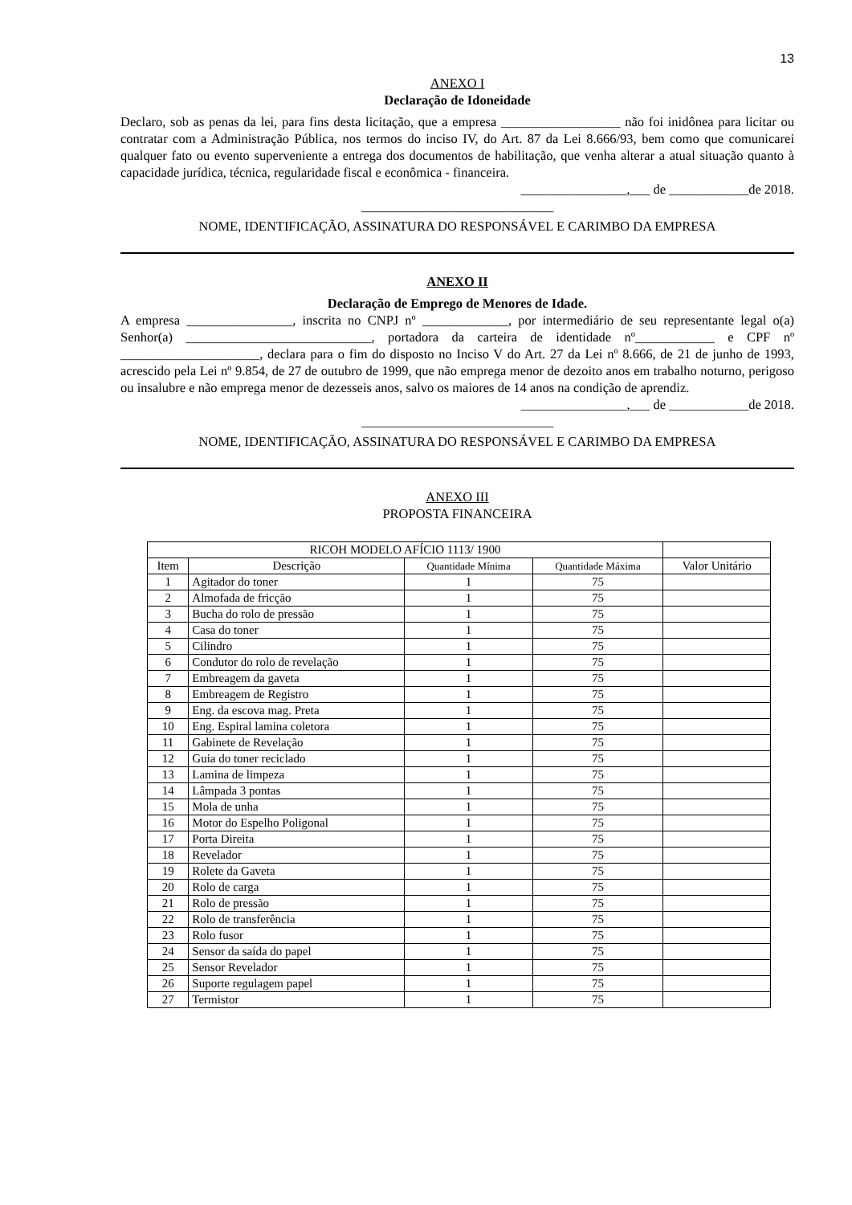13
ANEXO I
Declaração de Idoneidade
Declaro, sob as penas da lei, para fins desta licitação, que a empresa __________________ não foi inidônea para licitar ou contratar com a Administração Pública, nos termos do inciso IV, do Art. 87 da Lei 8.666/93, bem como que comunicarei qualquer fato ou evento superveniente a entrega dos documentos de habilitação, que venha alterar a atual situação quanto à capacidade jurídica, técnica, regularidade fiscal e econômica - financeira.
________________,___ de ____________de 2018.
_____________________________
NOME, IDENTIFICAÇÃO, ASSINATURA DO RESPONSÁVEL E CARIMBO DA EMPRESA
ANEXO II
Declaração de Emprego de Menores de Idade.
A empresa ________________, inscrita no CNPJ nº _____________, por intermediário de seu representante legal o(a) Senhor(a) ____________________________, portadora da carteira de identidade nº____________ e CPF nº _____________________, declara para o fim do disposto no Inciso V do Art. 27 da Lei nº 8.666, de 21 de junho de 1993, acrescido pela Lei nº 9.854, de 27 de outubro de 1999, que não emprega menor de dezoito anos em trabalho noturno, perigoso ou insalubre e não emprega menor de dezesseis anos, salvo os maiores de 14 anos na condição de aprendiz.
________________,___ de ____________de 2018.
_____________________________
NOME, IDENTIFICAÇÃO, ASSINATURA DO RESPONSÁVEL E CARIMBO DA EMPRESA
ANEXO III
PROPOSTA FINANCEIRA
| RICOH MODELO AFÍCIO 1113/ 1900 | | | | |
| --- | --- | --- | --- | --- |
| Item | Descrição | Quantidade Mínima | Quantidade Máxima | Valor Unitário |
| 1 | Agitador do toner | 1 | 75 | |
| 2 | Almofada de fricção | 1 | 75 | |
| 3 | Bucha do rolo de pressão | 1 | 75 | |
| 4 | Casa do toner | 1 | 75 | |
| 5 | Cilindro | 1 | 75 | |
| 6 | Condutor do rolo de revelação | 1 | 75 | |
| 7 | Embreagem da gaveta | 1 | 75 | |
| 8 | Embreagem de Registro | 1 | 75 | |
| 9 | Eng. da escova mag. Preta | 1 | 75 | |
| 10 | Eng. Espiral lamina coletora | 1 | 75 | |
| 11 | Gabinete de Revelação | 1 | 75 | |
| 12 | Guia do toner reciclado | 1 | 75 | |
| 13 | Lamina de limpeza | 1 | 75 | |
| 14 | Lâmpada 3 pontas | 1 | 75 | |
| 15 | Mola de unha | 1 | 75 | |
| 16 | Motor do Espelho Poligonal | 1 | 75 | |
| 17 | Porta Direita | 1 | 75 | |
| 18 | Revelador | 1 | 75 | |
| 19 | Rolete da Gaveta | 1 | 75 | |
| 20 | Rolo de carga | 1 | 75 | |
| 21 | Rolo de pressão | 1 | 75 | |
| 22 | Rolo de transferência | 1 | 75 | |
| 23 | Rolo fusor | 1 | 75 | |
| 24 | Sensor da saída do papel | 1 | 75 | |
| 25 | Sensor Revelador | 1 | 75 | |
| 26 | Suporte regulagem papel | 1 | 75 | |
| 27 | Termistor | 1 | 75 | |